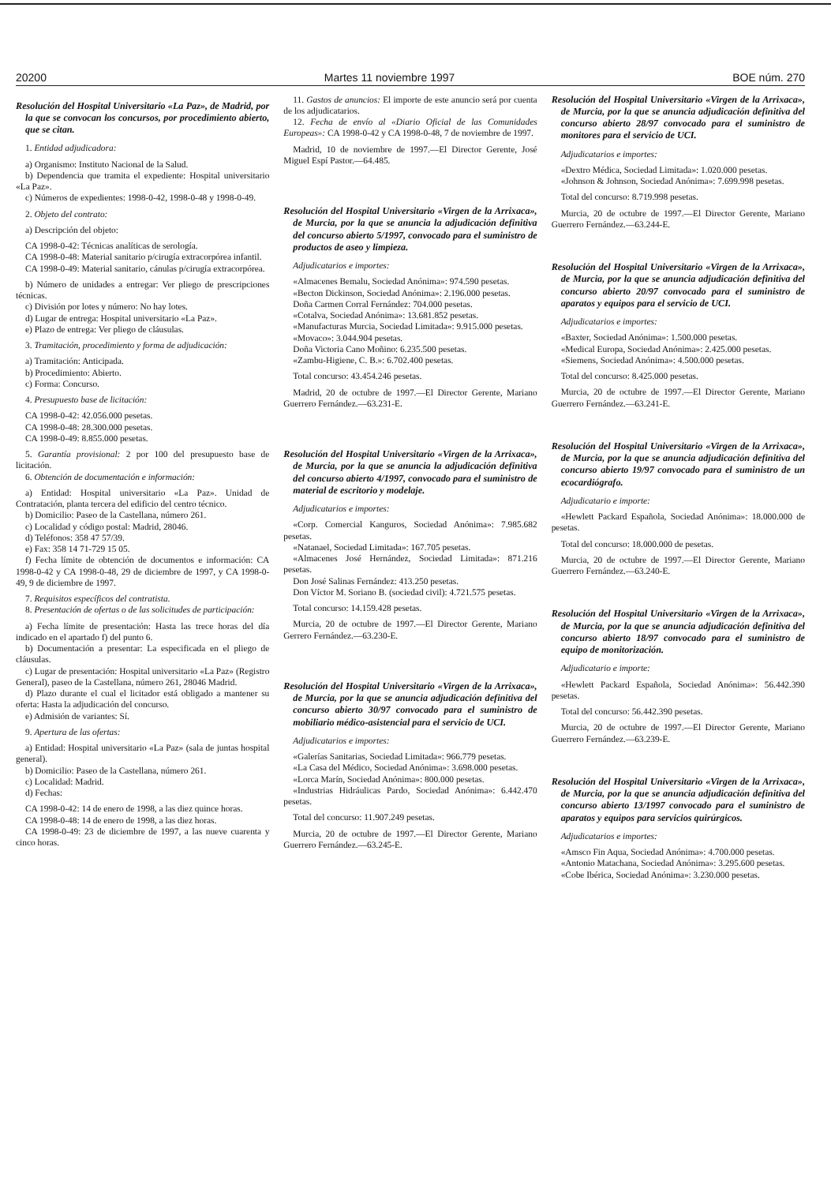20200 Martes 11 noviembre 1997 BOE núm. 270
Resolución del Hospital Universitario «La Paz», de Madrid, por la que se convocan los concursos, por procedimiento abierto, que se citan.
1. Entidad adjudicadora:
a) Organismo: Instituto Nacional de la Salud.
b) Dependencia que tramita el expediente: Hospital universitario «La Paz».
c) Números de expedientes: 1998-0-42, 1998-0-48 y 1998-0-49.
2. Objeto del contrato:
a) Descripción del objeto:
CA 1998-0-42: Técnicas analíticas de serología.
CA 1998-0-48: Material sanitario p/cirugía extracorpórea infantil.
CA 1998-0-49: Material sanitario, cánulas p/cirugía extracorpórea.
b) Número de unidades a entregar: Ver pliego de prescripciones técnicas.
c) División por lotes y número: No hay lotes.
d) Lugar de entrega: Hospital universitario «La Paz».
e) Plazo de entrega: Ver pliego de cláusulas.
3. Tramitación, procedimiento y forma de adjudicación:
a) Tramitación: Anticipada.
b) Procedimiento: Abierto.
c) Forma: Concurso.
4. Presupuesto base de licitación:
CA 1998-0-42: 42.056.000 pesetas.
CA 1998-0-48: 28.300.000 pesetas.
CA 1998-0-49: 8.855.000 pesetas.
5. Garantía provisional: 2 por 100 del presupuesto base de licitación.
6. Obtención de documentación e información:
a) Entidad: Hospital universitario «La Paz». Unidad de Contratación, planta tercera del edificio del centro técnico.
b) Domicilio: Paseo de la Castellana, número 261.
c) Localidad y código postal: Madrid, 28046.
d) Teléfonos: 358 47 57/39.
e) Fax: 358 14 71-729 15 05.
f) Fecha límite de obtención de documentos e información: CA 1998-0-42 y CA 1998-0-48, 29 de diciembre de 1997, y CA 1998-0-49, 9 de diciembre de 1997.
7. Requisitos específicos del contratista.
8. Presentación de ofertas o de las solicitudes de participación:
a) Fecha límite de presentación: Hasta las trece horas del día indicado en el apartado f) del punto 6.
b) Documentación a presentar: La especificada en el pliego de cláusulas.
c) Lugar de presentación: Hospital universitario «La Paz» (Registro General), paseo de la Castellana, número 261, 28046 Madrid.
d) Plazo durante el cual el licitador está obligado a mantener su oferta: Hasta la adjudicación del concurso.
e) Admisión de variantes: Sí.
9. Apertura de las ofertas:
a) Entidad: Hospital universitario «La Paz» (sala de juntas hospital general).
b) Domicilio: Paseo de la Castellana, número 261.
c) Localidad: Madrid.
d) Fechas:
CA 1998-0-42: 14 de enero de 1998, a las diez quince horas.
CA 1998-0-48: 14 de enero de 1998, a las diez horas.
CA 1998-0-49: 23 de diciembre de 1997, a las nueve cuarenta y cinco horas.
11. Gastos de anuncios: El importe de este anuncio será por cuenta de los adjudicatarios.
12. Fecha de envío al «Diario Oficial de las Comunidades Europeas»: CA 1998-0-42 y CA 1998-0-48, 7 de noviembre de 1997.
Madrid, 10 de noviembre de 1997.—El Director Gerente, José Miguel Espí Pastor.—64.485.
Resolución del Hospital Universitario «Virgen de la Arrixaca», de Murcia, por la que se anuncia la adjudicación definitiva del concurso abierto 5/1997, convocado para el suministro de productos de aseo y limpieza.
Adjudicatarios e importes:
«Almacenes Bemalu, Sociedad Anónima»: 974.590 pesetas.
«Becton Dickinson, Sociedad Anónima»: 2.196.000 pesetas.
Doña Carmen Corral Fernández: 704.000 pesetas.
«Cotalva, Sociedad Anónima»: 13.681.852 pesetas.
«Manufacturas Murcia, Sociedad Limitada»: 9.915.000 pesetas.
«Movaco»: 3.044.904 pesetas.
Doña Victoria Cano Moñino: 6.235.500 pesetas.
«Zambu-Higiene, C. B.»: 6.702.400 pesetas.
Total concurso: 43.454.246 pesetas.
Madrid, 20 de octubre de 1997.—El Director Gerente, Mariano Guerrero Fernández.—63.231-E.
Resolución del Hospital Universitario «Virgen de la Arrixaca», de Murcia, por la que se anuncia la adjudicación definitiva del concurso abierto 4/1997, convocado para el suministro de material de escritorio y modelaje.
Adjudicatarios e importes:
«Corp. Comercial Kanguros, Sociedad Anónima»: 7.985.682 pesetas.
«Natanael, Sociedad Limitada»: 167.705 pesetas.
«Almacenes José Hernández, Sociedad Limitada»: 871.216 pesetas.
Don José Salinas Fernández: 413.250 pesetas.
Don Víctor M. Soriano B. (sociedad civil): 4.721.575 pesetas.
Total concurso: 14.159.428 pesetas.
Murcia, 20 de octubre de 1997.—El Director Gerente, Mariano Gerrero Fernández.—63.230-E.
Resolución del Hospital Universitario «Virgen de la Arrixaca», de Murcia, por la que se anuncia adjudicación definitiva del concurso abierto 30/97 convocado para el suministro de mobiliario médico-asistencial para el servicio de UCI.
Adjudicatarios e importes:
«Galerías Sanitarias, Sociedad Limitada»: 966.779 pesetas.
«La Casa del Médico, Sociedad Anónima»: 3.698.000 pesetas.
«Lorca Marín, Sociedad Anónima»: 800.000 pesetas.
«Industrias Hidráulicas Pardo, Sociedad Anónima»: 6.442.470 pesetas.
Total del concurso: 11.907.249 pesetas.
Murcia, 20 de octubre de 1997.—El Director Gerente, Mariano Guerrero Fernández.—63.245-E.
Resolución del Hospital Universitario «Virgen de la Arrixaca», de Murcia, por la que se anuncia adjudicación definitiva del concurso abierto 28/97 convocado para el suministro de monitores para el servicio de UCI.
Adjudicatarios e importes:
«Dextro Médica, Sociedad Limitada»: 1.020.000 pesetas.
«Johnson & Johnson, Sociedad Anónima»: 7.699.998 pesetas.
Total del concurso: 8.719.998 pesetas.
Murcia, 20 de octubre de 1997.—El Director Gerente, Mariano Guerrero Fernández.—63.244-E.
Resolución del Hospital Universitario «Virgen de la Arrixaca», de Murcia, por la que se anuncia adjudicación definitiva del concurso abierto 20/97 convocado para el suministro de aparatos y equipos para el servicio de UCI.
Adjudicatarios e importes:
«Baxter, Sociedad Anónima»: 1.500.000 pesetas.
«Medical Europa, Sociedad Anónima»: 2.425.000 pesetas.
«Siemens, Sociedad Anónima»: 4.500.000 pesetas.
Total del concurso: 8.425.000 pesetas.
Murcia, 20 de octubre de 1997.—El Director Gerente, Mariano Guerrero Fernández.—63.241-E.
Resolución del Hospital Universitario «Virgen de la Arrixaca», de Murcia, por la que se anuncia adjudicación definitiva del concurso abierto 19/97 convocado para el suministro de un ecocardiógrafo.
Adjudicatario e importe:
«Hewlett Packard Española, Sociedad Anónima»: 18.000.000 de pesetas.
Total del concurso: 18.000.000 de pesetas.
Murcia, 20 de octubre de 1997.—El Director Gerente, Mariano Guerrero Fernández.—63.240-E.
Resolución del Hospital Universitario «Virgen de la Arrixaca», de Murcia, por la que se anuncia adjudicación definitiva del concurso abierto 18/97 convocado para el suministro de equipo de monitorización.
Adjudicatario e importe:
«Hewlett Packard Española, Sociedad Anónima»: 56.442.390 pesetas.
Total del concurso: 56.442.390 pesetas.
Murcia, 20 de octubre de 1997.—El Director Gerente, Mariano Guerrero Fernández.—63.239-E.
Resolución del Hospital Universitario «Virgen de la Arrixaca», de Murcia, por la que se anuncia adjudicación definitiva del concurso abierto 13/1997 convocado para el suministro de aparatos y equipos para servicios quirúrgicos.
Adjudicatarios e importes:
«Amsco Fin Aqua, Sociedad Anónima»: 4.700.000 pesetas.
«Antonio Matachana, Sociedad Anónima»: 3.295.600 pesetas.
«Cobe Ibérica, Sociedad Anónima»: 3.230.000 pesetas.